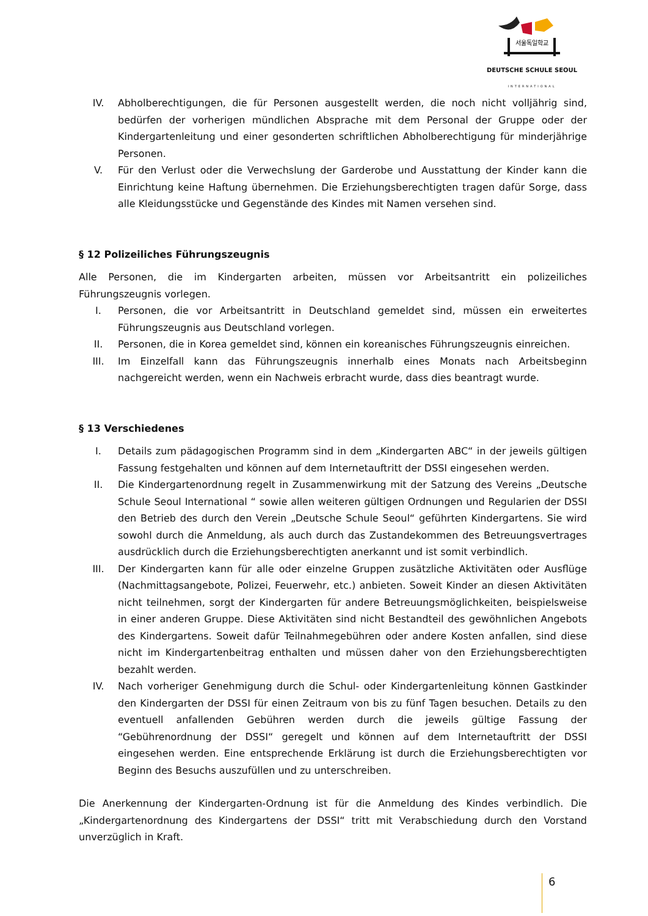서울독일학교
DEUTSCHE SCHULE SEOUL
INTERNATIONAL
IV. Abholberechtigungen, die für Personen ausgestellt werden, die noch nicht volljährig sind, bedürfen der vorherigen mündlichen Absprache mit dem Personal der Gruppe oder der Kindergartenleitung und einer gesonderten schriftlichen Abholberechtigung für minderjährige Personen.
V. Für den Verlust oder die Verwechslung der Garderobe und Ausstattung der Kinder kann die Einrichtung keine Haftung übernehmen. Die Erziehungsberechtigten tragen dafür Sorge, dass alle Kleidungsstücke und Gegenstände des Kindes mit Namen versehen sind.
§ 12 Polizeiliches Führungszeugnis
Alle Personen, die im Kindergarten arbeiten, müssen vor Arbeitsantritt ein polizeiliches Führungszeugnis vorlegen.
I. Personen, die vor Arbeitsantritt in Deutschland gemeldet sind, müssen ein erweitertes Führungszeugnis aus Deutschland vorlegen.
II. Personen, die in Korea gemeldet sind, können ein koreanisches Führungszeugnis einreichen.
III. Im Einzelfall kann das Führungszeugnis innerhalb eines Monats nach Arbeitsbeginn nachgereicht werden, wenn ein Nachweis erbracht wurde, dass dies beantragt wurde.
§ 13 Verschiedenes
I. Details zum pädagogischen Programm sind in dem „Kindergarten ABC“ in der jeweils gültigen Fassung festgehalten und können auf dem Internetauftritt der DSSI eingesehen werden.
II. Die Kindergartenordnung regelt in Zusammenwirkung mit der Satzung des Vereins „Deutsche Schule Seoul International “ sowie allen weiteren gültigen Ordnungen und Regularien der DSSI den Betrieb des durch den Verein „Deutsche Schule Seoul“ geführten Kindergartens. Sie wird sowohl durch die Anmeldung, als auch durch das Zustandekommen des Betreuungsvertrages ausdrücklich durch die Erziehungsberechtigten anerkannt und ist somit verbindlich.
III. Der Kindergarten kann für alle oder einzelne Gruppen zusätzliche Aktivitäten oder Ausflüge (Nachmittagsangebote, Polizei, Feuerwehr, etc.) anbieten. Soweit Kinder an diesen Aktivitäten nicht teilnehmen, sorgt der Kindergarten für andere Betreuungsmöglichkeiten, beispielsweise in einer anderen Gruppe. Diese Aktivitäten sind nicht Bestandteil des gewöhnlichen Angebots des Kindergartens. Soweit dafür Teilnahmegebühren oder andere Kosten anfallen, sind diese nicht im Kindergartenbeitrag enthalten und müssen daher von den Erziehungsberechtigten bezahlt werden.
IV. Nach vorheriger Genehmigung durch die Schul- oder Kindergartenleitung können Gastkinder den Kindergarten der DSSI für einen Zeitraum von bis zu fünf Tagen besuchen. Details zu den eventuell anfallenden Gebühren werden durch die jeweils gültige Fassung der “Gebührenordnung der DSSI“ geregelt und können auf dem Internetauftritt der DSSI eingesehen werden. Eine entsprechende Erklärung ist durch die Erziehungsberechtigten vor Beginn des Besuchs auszufüllen und zu unterschreiben.
Die Anerkennung der Kindergarten-Ordnung ist für die Anmeldung des Kindes verbindlich. Die „Kindergartenordnung des Kindergartens der DSSI“ tritt mit Verabschiedung durch den Vorstand unverzüglich in Kraft.
6